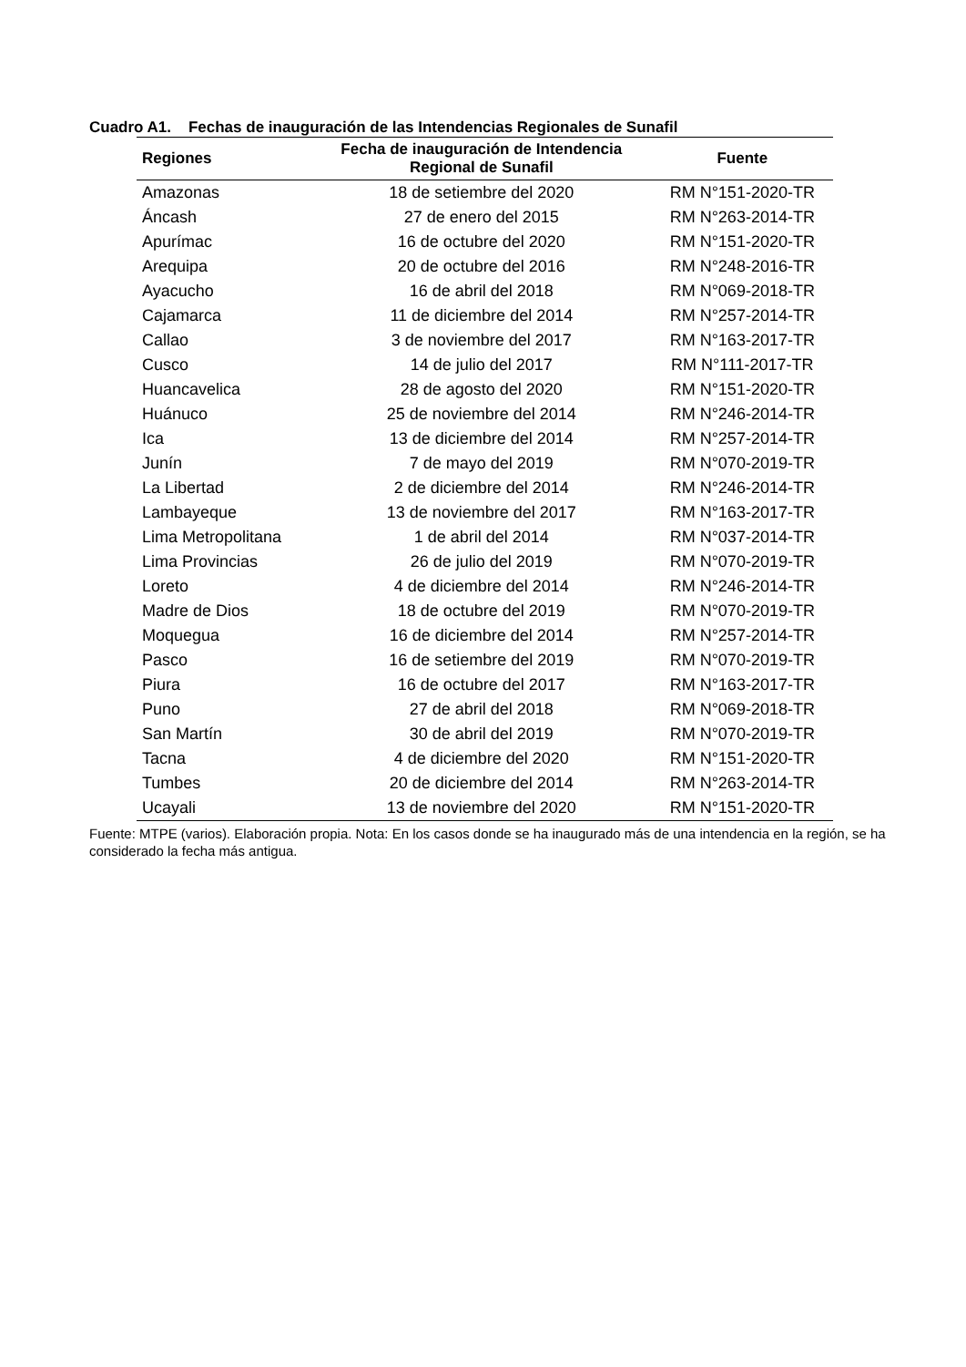Cuadro A1. Fechas de inauguración de las Intendencias Regionales de Sunafil
| Regiones | Fecha de inauguración de Intendencia Regional de Sunafil | Fuente |
| --- | --- | --- |
| Amazonas | 18 de setiembre del 2020 | RM N°151-2020-TR |
| Áncash | 27 de enero del 2015 | RM N°263-2014-TR |
| Apurímac | 16 de octubre del 2020 | RM N°151-2020-TR |
| Arequipa | 20 de octubre del 2016 | RM N°248-2016-TR |
| Ayacucho | 16 de abril del 2018 | RM N°069-2018-TR |
| Cajamarca | 11 de diciembre del 2014 | RM N°257-2014-TR |
| Callao | 3 de noviembre del 2017 | RM N°163-2017-TR |
| Cusco | 14 de julio del 2017 | RM N°111-2017-TR |
| Huancavelica | 28 de agosto del 2020 | RM N°151-2020-TR |
| Huánuco | 25 de noviembre del 2014 | RM N°246-2014-TR |
| Ica | 13 de diciembre del 2014 | RM N°257-2014-TR |
| Junín | 7 de mayo del 2019 | RM N°070-2019-TR |
| La Libertad | 2 de diciembre del 2014 | RM N°246-2014-TR |
| Lambayeque | 13 de noviembre del 2017 | RM N°163-2017-TR |
| Lima Metropolitana | 1 de abril del 2014 | RM N°037-2014-TR |
| Lima Provincias | 26 de julio del 2019 | RM N°070-2019-TR |
| Loreto | 4 de diciembre del 2014 | RM N°246-2014-TR |
| Madre de Dios | 18 de octubre del 2019 | RM N°070-2019-TR |
| Moquegua | 16 de diciembre del 2014 | RM N°257-2014-TR |
| Pasco | 16 de setiembre del 2019 | RM N°070-2019-TR |
| Piura | 16 de octubre del 2017 | RM N°163-2017-TR |
| Puno | 27 de abril del 2018 | RM N°069-2018-TR |
| San Martín | 30 de abril del 2019 | RM N°070-2019-TR |
| Tacna | 4 de diciembre del 2020 | RM N°151-2020-TR |
| Tumbes | 20 de diciembre del 2014 | RM N°263-2014-TR |
| Ucayali | 13 de noviembre del 2020 | RM N°151-2020-TR |
Fuente: MTPE (varios). Elaboración propia. Nota: En los casos donde se ha inaugurado más de una intendencia en la región, se ha considerado la fecha más antigua.